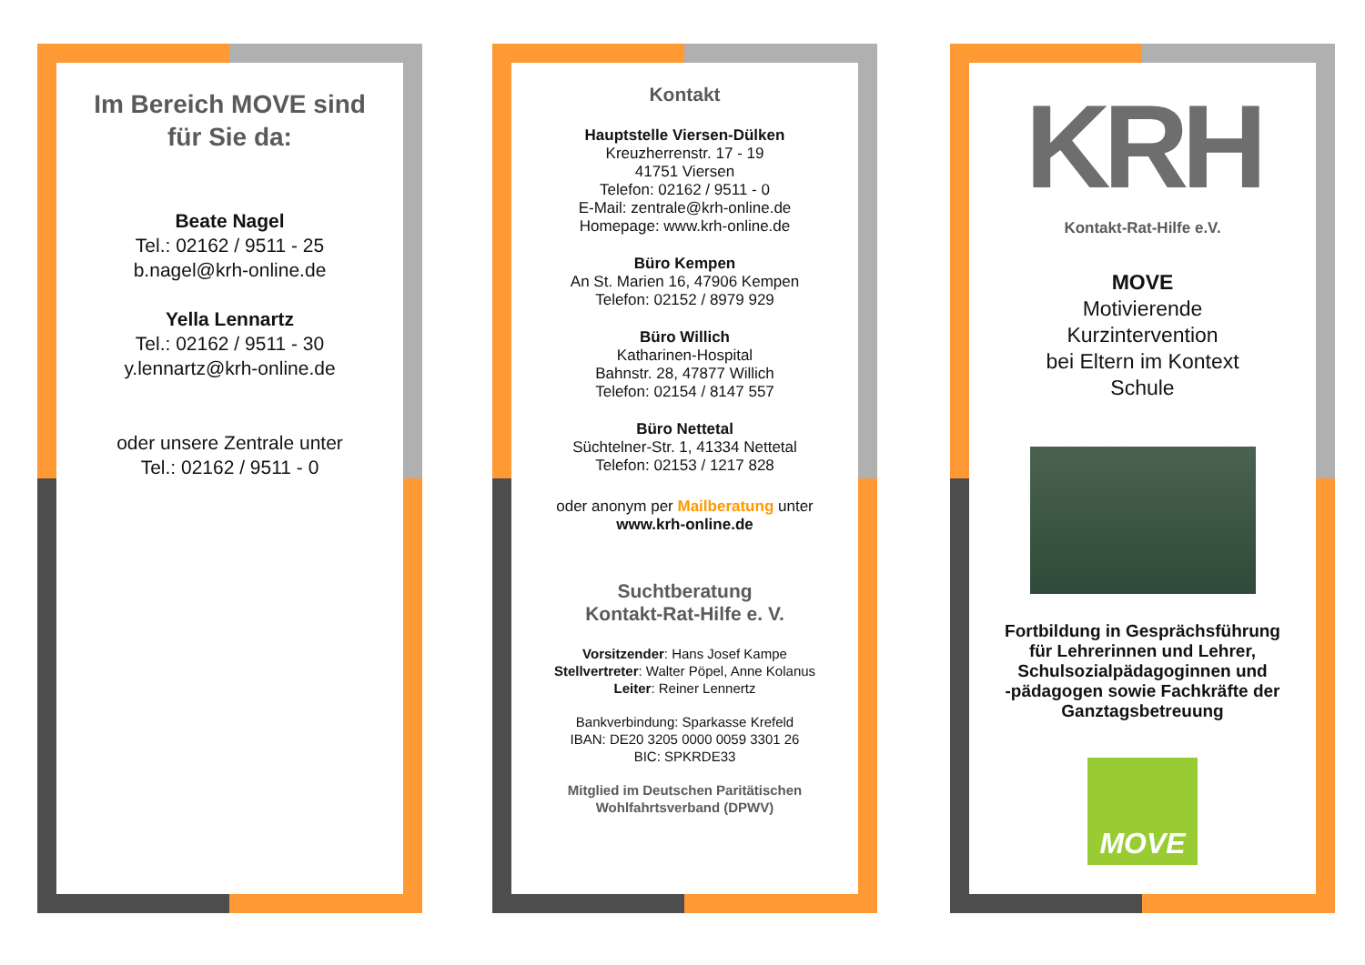Im Bereich MOVE sind
für Sie da:
Beate Nagel
Tel.: 02162 / 9511 - 25
b.nagel@krh-online.de
Yella Lennartz
Tel.: 02162 / 9511 - 30
y.lennartz@krh-online.de
oder unsere Zentrale unter
Tel.: 02162 / 9511 - 0
Kontakt
Hauptstelle Viersen-Dülken
Kreuzherrenstr. 17 - 19
41751 Viersen
Telefon: 02162 / 9511 - 0
E-Mail: zentrale@krh-online.de
Homepage: www.krh-online.de
Büro Kempen
An St. Marien 16, 47906 Kempen
Telefon: 02152 / 8979 929
Büro Willich
Katharinen-Hospital
Bahnstr. 28, 47877 Willich
Telefon: 02154 / 8147 557
Büro Nettetal
Süchtelner-Str. 1, 41334 Nettetal
Telefon: 02153 / 1217 828
oder anonym per Mailberatung unter
www.krh-online.de
Suchtberatung
Kontakt-Rat-Hilfe e. V.
Vorsitzender: Hans Josef Kampe
Stellvertreter: Walter Pöpel, Anne Kolanus
Leiter: Reiner Lennertz
Bankverbindung: Sparkasse Krefeld
IBAN: DE20 3205 0000 0059 3301 26
BIC: SPKRDE33
Mitglied im Deutschen Paritätischen
Wohlfahrtsverband (DPWV)
KRH
Kontakt-Rat-Hilfe e.V.
MOVE
Motivierende
Kurzintervention
bei Eltern im Kontext
Schule
Fortbildung in Gesprächsführung
für Lehrerinnen und Lehrer,
Schulsozialpädagoginnen und
-pädagogen sowie Fachkräfte der
Ganztagsbetreuung
MOVE